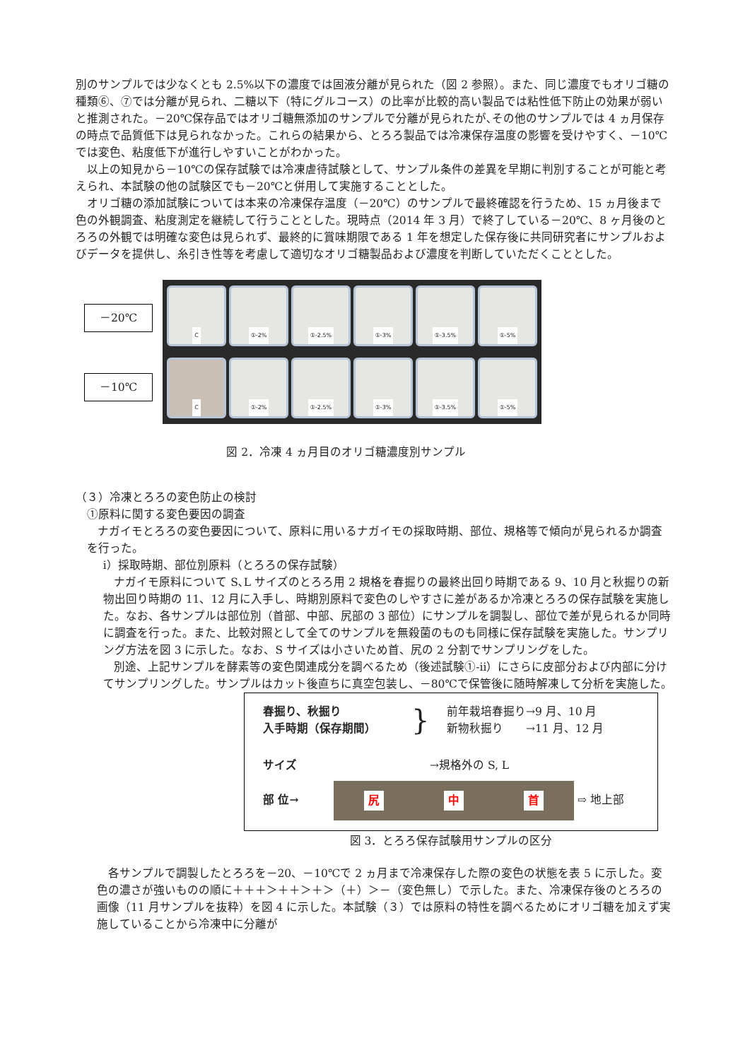別のサンプルでは少なくとも 2.5%以下の濃度では固液分離が見られた（図 2 参照）。また、同じ濃度でもオリゴ糖の種類⑥、⑦では分離が見られ、二糖以下（特にグルコース）の比率が比較的高い製品では粘性低下防止の効果が弱いと推測された。－20℃保存品ではオリゴ糖無添加のサンプルで分離が見られたが､その他のサンプルでは 4 ヵ月保存の時点で品質低下は見られなかった。これらの結果から、とろろ製品では冷凍保存温度の影響を受けやすく、－10℃では変色、粘度低下が進行しやすいことがわかった。
以上の知見から－10℃の保存試験では冷凍虐待試験として、サンプル条件の差異を早期に判別することが可能と考えられ、本試験の他の試験区でも－20℃と併用して実施することとした。
オリゴ糖の添加試験については本来の冷凍保存温度（－20℃）のサンプルで最終確認を行うため、15 ヵ月後まで色の外観調査、粘度測定を継続して行うこととした。現時点（2014 年 3 月）で終了している－20℃、8 ヶ月後のとろろの外観では明確な変色は見られず、最終的に賞味期限である 1 年を想定した保存後に共同研究者にサンプルおよびデータを提供し、糸引き性等を考慮して適切なオリゴ糖製品および濃度を判断していただくこととした。
－20℃
－10℃
C ①-2% ①-2.5% ①-3% ①-3.5% ①-5%
C ①-2% ①-2.5% ①-3% ①-3.5% ①-5%
図 2．冷凍 4 ヵ月目のオリゴ糖濃度別サンプル
（３）冷凍とろろの変色防止の検討
①原料に関する変色要因の調査
ナガイモとろろの変色要因について、原料に用いるナガイモの採取時期、部位、規格等で傾向が見られるか調査を行った。
ⅰ）採取時期、部位別原料（とろろの保存試験）
ナガイモ原料について S､L サイズのとろろ用 2 規格を春掘りの最終出回り時期である 9、10 月と秋掘りの新物出回り時期の 11、12 月に入手し、時期別原料で変色のしやすさに差があるか冷凍とろろの保存試験を実施した。なお、各サンプルは部位別（首部、中部、尻部の 3 部位）にサンプルを調製し、部位で差が見られるか同時に調査を行った。また、比較対照として全てのサンプルを無殺菌のものも同様に保存試験を実施した。サンプリング方法を図 3 に示した。なお、S サイズは小さいため首、尻の 2 分割でサンプリングをした。
別途、上記サンプルを酵素等の変色関連成分を調べるため（後述試験①-ⅱ）にさらに皮部分および内部に分けてサンプリングした。サンプルはカット後直ちに真空包装し、－80℃で保管後に随時解凍して分析を実施した。
春掘り、秋掘り
入手時期（保存期間）
}
前年栽培春掘り→9 月、10 月
新物秋掘り　　→11 月、12 月
サイズ →規格外の S, L
部 位→ 尻 中 首 ⇨ 地上部
図 3．とろろ保存試験用サンプルの区分
各サンプルで調製したとろろを－20、－10℃で 2 ヵ月まで冷凍保存した際の変色の状態を表 5 に示した。変色の濃さが強いものの順に＋＋＋＞＋＋＞＋＞（＋）＞－（変色無し）で示した。また、冷凍保存後のとろろの画像（11 月サンプルを抜粋）を図 4 に示した。本試験（３）では原料の特性を調べるためにオリゴ糖を加えず実施していることから冷凍中に分離が